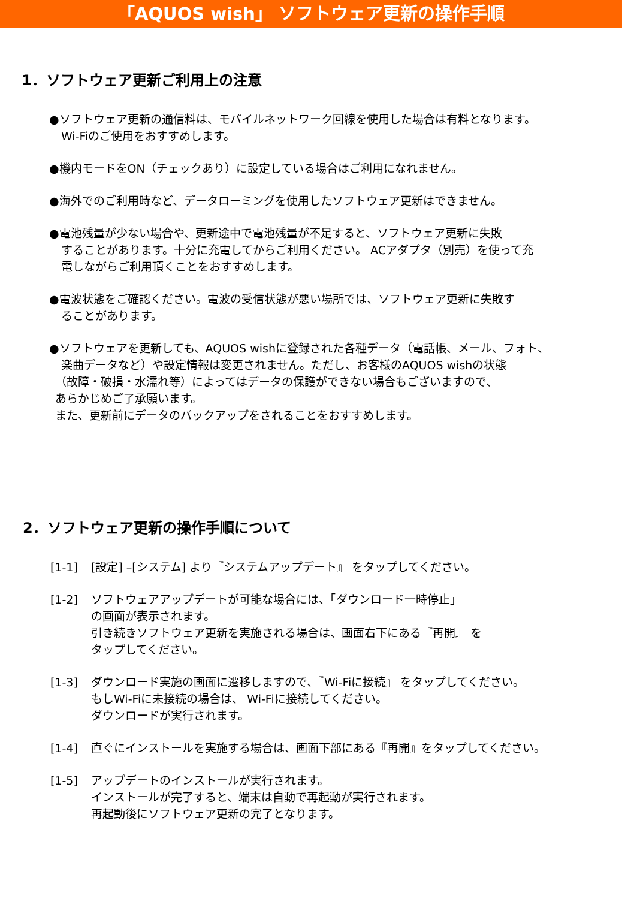「AQUOS wish」 ソフトウェア更新の操作手順
1．ソフトウェア更新ご利用上の注意
●ソフトウェア更新の通信料は、モバイルネットワーク回線を使用した場合は有料となります。
Wi-Fiのご使用をおすすめします。
●機内モードをON（チェックあり）に設定している場合はご利用になれません。
●海外でのご利用時など、データローミングを使用したソフトウェア更新はできません。
●電池残量が少ない場合や、更新途中で電池残量が不足すると、ソフトウェア更新に失敗
することがあります。十分に充電してからご利用ください。 ACアダプタ（別売）を使って充
電しながらご利用頂くことをおすすめします。
●電波状態をご確認ください。電波の受信状態が悪い場所では、ソフトウェア更新に失敗す
ることがあります。
●ソフトウェアを更新しても、AQUOS wishに登録された各種データ（電話帳、メール、フォト、
楽曲データなど）や設定情報は変更されません。ただし、お客様のAQUOS wishの状態
（故障・破損・水濡れ等）によってはデータの保護ができない場合もございますので、
あらかじめご了承願います。
また、更新前にデータのバックアップをされることをおすすめします。
2．ソフトウェア更新の操作手順について
[1-1] [設定] –[システム] より『システムアップデート』 をタップしてください。
[1-2] ソフトウェアアップデートが可能な場合には、「ダウンロード一時停止」
の画面が表示されます。
引き続きソフトウェア更新を実施される場合は、画面右下にある『再開』 を
タップしてください。
[1-3] ダウンロード実施の画面に遷移しますので、『Wi-Fiに接続』 をタップしてください。
もしWi-Fiに未接続の場合は、 Wi-Fiに接続してください。
ダウンロードが実行されます。
[1-4] 直ぐにインストールを実施する場合は、画面下部にある『再開』をタップしてください。
[1-5] アップデートのインストールが実行されます。
インストールが完了すると、端末は自動で再起動が実行されます。
再起動後にソフトウェア更新の完了となります。